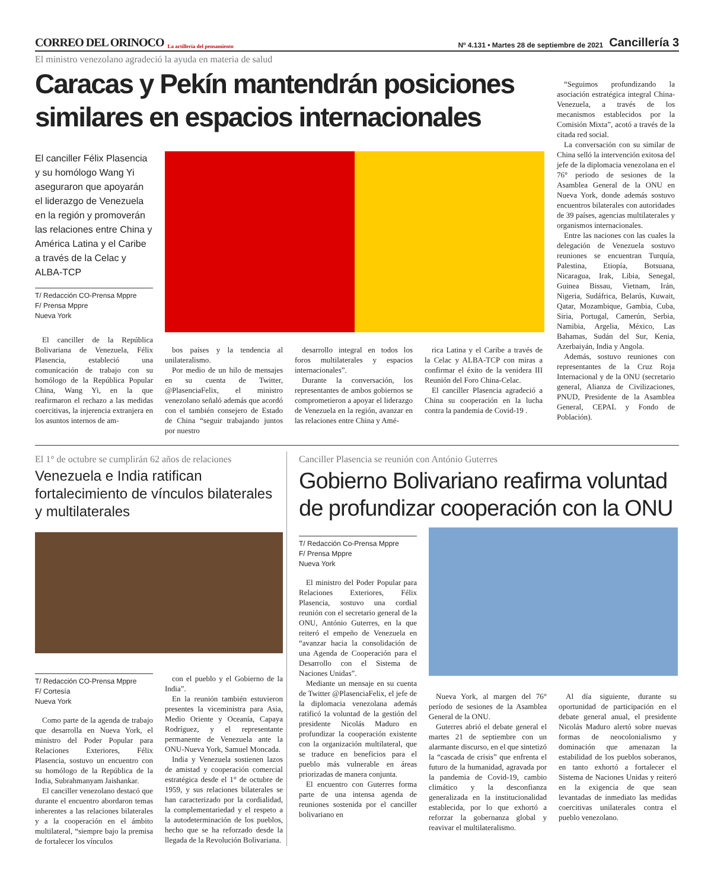CORREO DEL ORINOCO La artillería del pensamiento Nº 4.131 • Martes 28 de septiembre de 2021 Cancillería 3
El ministro venezolano agradeció la ayuda en materia de salud
Caracas y Pekín mantendrán posiciones similares en espacios internacionales
El canciller Félix Plasencia y su homólogo Wang Yi aseguraron que apoyarán el liderazgo de Venezuela en la región y promoverán las relaciones entre China y América Latina y el Caribe a través de la Celac y ALBA-TCP
T/ Redacción CO-Prensa Mppre
F/ Prensa Mppre
Nueva York
El canciller de la República Bolivariana de Venezuela, Félix Plasencia, estableció una comunicación de trabajo con su homólogo de la República Popular China, Wang Yi, en la que reafirmaron el rechazo a las medidas coercitivas, la injerencia extranjera en los asuntos internos de am-
bos países y la tendencia al unilateralismo.
Por medio de un hilo de mensajes en su cuenta de Twitter, @PlasenciaFelix, el ministro venezolano señaló además que acordó con el también consejero de Estado de China “seguir trabajando juntos por nuestro
desarrollo integral en todos los foros multilaterales y espacios internacionales”.
Durante la conversación, los representantes de ambos gobiernos se comprometieron a apoyar el liderazgo de Venezuela en la región, avanzar en las relaciones entre China y Amé-
rica Latina y el Caribe a través de la Celac y ALBA-TCP con miras a confirmar el éxito de la venidera III Reunión del Foro China-Celac.
El canciller Plasencia agradeció a China su cooperación en la lucha contra la pandemia de Covid-19 .
“Seguimos profundizando la asociación estratégica integral China-Venezuela, a través de los mecanismos establecidos por la Comisión Mixta”, acotó a través de la citada red social.
La conversación con su similar de China selló la intervención exitosa del jefe de la diplomacia venezolana en el 76° periodo de sesiones de la Asamblea General de la ONU en Nueva York, donde además sostuvo encuentros bilaterales con autoridades de 39 países, agencias multilaterales y organismos internacionales.
Entre las naciones con las cuales la delegación de Venezuela sostuvo reuniones se encuentran Turquía, Palestina, Etiopía, Botsuana, Nicaragua, Irak, Libia, Senegal, Guinea Bissau, Vietnam, Irán, Nigeria, Sudáfrica, Belarús, Kuwait, Qatar, Mozambique, Gambia, Cuba, Siria, Portugal, Camerún, Serbia, Namibia, Argelia, México, Las Bahamas, Sudán del Sur, Kenia, Azerbaiyán, India y Angola.
Además, sostuvo reuniones con representantes de la Cruz Roja Internacional y de la ONU (secretario general, Alianza de Civilizaciones, PNUD, Presidente de la Asamblea General, CEPAL y Fondo de Población).
El 1° de octubre se cumplirán 62 años de relaciones
Venezuela e India ratifican fortalecimiento de vínculos bilaterales y multilaterales
T/ Redacción CO-Prensa Mppre
F/ Cortesía
Nueva York
Como parte de la agenda de trabajo que desarrolla en Nueva York, el ministro del Poder Popular para Relaciones Exteriores, Félix Plasencia, sostuvo un encuentro con su homólogo de la República de la India, Subrahmanyam Jaishankar.
El canciller venezolano destacó que durante el encuentro abordaron temas inherentes a las relaciones bilaterales y a la cooperación en el ámbito multilateral, “siempre bajo la premisa de fortalecer los vínculos
con el pueblo y el Gobierno de la India”.
En la reunión también estuvieron presentes la viceministra para Asia, Medio Oriente y Oceanía, Capaya Rodríguez, y el representante permanente de Venezuela ante la ONU-Nueva York, Samuel Moncada.
India y Venezuela sostienen lazos de amistad y cooperación comercial estratégica desde el 1° de octubre de 1959, y sus relaciones bilaterales se han caracterizado por la cordialidad, la complementariedad y el respeto a la autodeterminación de los pueblos, hecho que se ha reforzado desde la llegada de la Revolución Bolivariana.
Canciller Plasencia se reunión con António Guterres
Gobierno Bolivariano reafirma voluntad de profundizar cooperación con la ONU
T/ Redacción Co-Prensa Mppre
F/ Prensa Mppre
Nueva York
El ministro del Poder Popular para Relaciones Exteriores, Félix Plasencia, sostuvo una cordial reunión con el secretario general de la ONU, António Guterres, en la que reiteró el empeño de Venezuela en “avanzar hacia la consolidación de una Agenda de Cooperación para el Desarrollo con el Sistema de Naciones Unidas”.
Mediante un mensaje en su cuenta de Twitter @PlasenciaFelix, el jefe de la diplomacia venezolana además ratificó la voluntad de la gestión del presidente Nicolás Maduro en profundizar la cooperación existente con la organización multilateral, que se traduce en beneficios para el pueblo más vulnerable en áreas priorizadas de manera conjunta.
El encuentro con Guterres forma parte de una intensa agenda de reuniones sostenida por el canciller bolivariano en
Nueva York, al margen del 76° período de sesiones de la Asamblea General de la ONU.
Guterres abrió el debate general el martes 21 de septiembre con un alarmante discurso, en el que sintetizó la “cascada de crisis” que enfrenta el futuro de la humanidad, agravada por la pandemia de Covid-19, cambio climático y la desconfianza generalizada en la institucionalidad establecida, por lo que exhortó a reforzar la gobernanza global y reavivar el multilateralismo.
Al día siguiente, durante su oportunidad de participación en el debate general anual, el presidente Nicolás Maduro alertó sobre nuevas formas de neocolonialismo y dominación que amenazan la estabilidad de los pueblos soberanos, en tanto exhortó a fortalecer el Sistema de Naciones Unidas y reiteró en la exigencia de que sean levantadas de inmediato las medidas coercitivas unilaterales contra el pueblo venezolano.